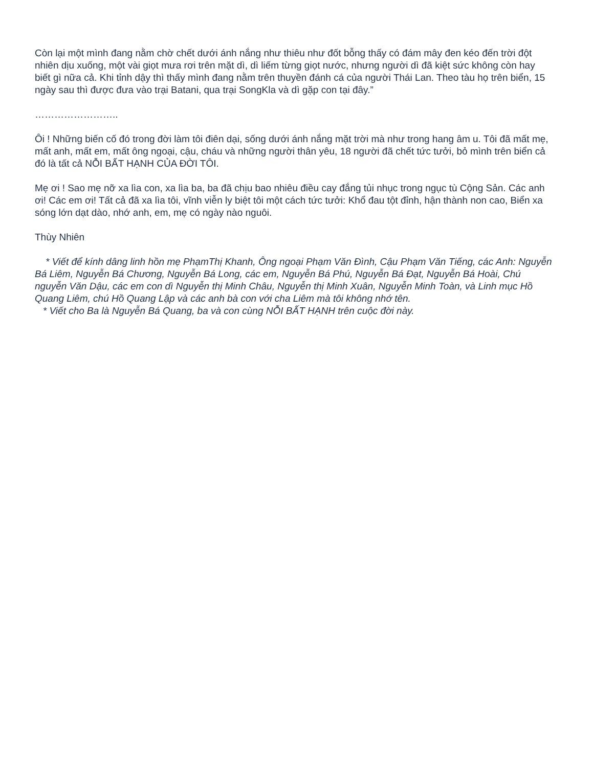Còn lại một mình đang nằm chờ chết dưới ánh nắng như thiêu như đốt bỗng thấy có đám mây đen kéo đến trời đột nhiên dịu xuống, một vài giọt mưa rơi trên mặt dì, dì liếm từng giọt nước, nhưng người dì đã kiệt sức không còn hay biết gì nữa cả. Khi tỉnh dậy thì thấy mình đang nằm trên thuyền đánh cá của người Thái Lan. Theo tàu họ trên biển, 15 ngày sau thì được đưa vào trại Batani, qua trại SongKla và dì gặp con tại đây.”
……………………..
Ôi ! Những biến cố đó trong đời làm tôi điên dại, sống dưới ánh nắng mặt trời mà như trong hang âm u. Tôi đã mất mẹ, mất anh, mất em, mất ông ngoại, cậu, cháu và những người thân yêu, 18 người đã chết tức tưởi, bỏ mình trên biển cả đó là tất cả NỖI BẤT HẠNH CỦA ĐỜI TÔI.
Mẹ ơi ! Sao mẹ nỡ xa lìa con, xa lìa ba, ba đã chịu bao nhiêu điều cay đắng tủi nhục trong ngục tù Cộng Sản. Các anh ơi! Các em ơi! Tất cả đã xa lìa tôi, vĩnh viễn ly biệt tôi một cách tức tưởi: Khổ đau tột đỉnh, hận thành non cao, Biển xa sóng lớn dạt dào, nhớ anh, em, mẹ có ngày nào nguôi.
Thùy Nhiên
* Viết để kính dâng linh hồn mẹ PhạmThị Khanh, Ông ngoại Phạm Văn Đình, Cậu Phạm Văn Tiếng, các Anh: Nguyễn Bá Liêm, Nguyễn Bá Chương, Nguyễn Bá Long, các em, Nguyễn Bá Phú, Nguyễn Bá Đạt, Nguyễn Bá Hoài, Chú nguyễn Văn Dậu, các em con dì Nguyễn thị Minh Châu, Nguyễn thị Minh Xuân, Nguyễn Minh Toàn, và Linh mục Hồ Quang Liêm, chú Hồ Quang Lập và các anh bà con với cha Liêm mà tôi không nhớ tên.
* Viết cho Ba là Nguyễn Bá Quang, ba và con cùng NỖI BẤT HẠNH trên cuộc đời này.